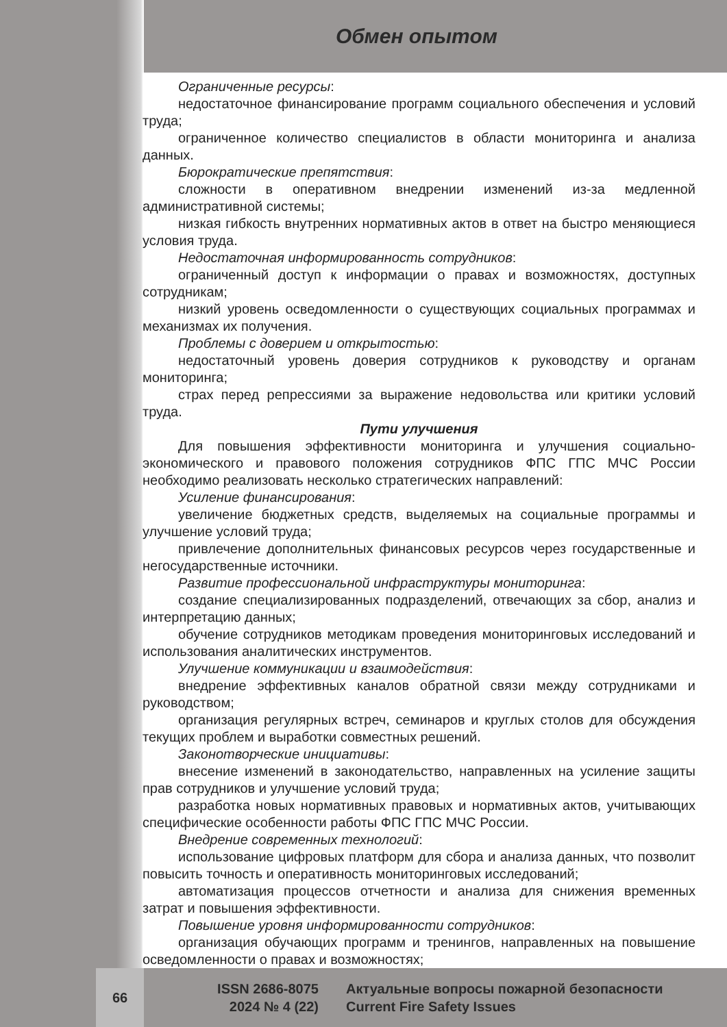Обмен опытом
Ограниченные ресурсы:
недостаточное финансирование программ социального обеспечения и условий труда;
ограниченное количество специалистов в области мониторинга и анализа данных.
Бюрократические препятствия:
сложности в оперативном внедрении изменений из-за медленной административной системы;
низкая гибкость внутренних нормативных актов в ответ на быстро меняющиеся условия труда.
Недостаточная информированность сотрудников:
ограниченный доступ к информации о правах и возможностях, доступных сотрудникам;
низкий уровень осведомленности о существующих социальных программах и механизмах их получения.
Проблемы с доверием и открытостью:
недостаточный уровень доверия сотрудников к руководству и органам мониторинга;
страх перед репрессиями за выражение недовольства или критики условий труда.
Пути улучшения
Для повышения эффективности мониторинга и улучшения социально-экономического и правового положения сотрудников ФПС ГПС МЧС России необходимо реализовать несколько стратегических направлений:
Усиление финансирования:
увеличение бюджетных средств, выделяемых на социальные программы и улучшение условий труда;
привлечение дополнительных финансовых ресурсов через государственные и негосударственные источники.
Развитие профессиональной инфраструктуры мониторинга:
создание специализированных подразделений, отвечающих за сбор, анализ и интерпретацию данных;
обучение сотрудников методикам проведения мониторинговых исследований и использования аналитических инструментов.
Улучшение коммуникации и взаимодействия:
внедрение эффективных каналов обратной связи между сотрудниками и руководством;
организация регулярных встреч, семинаров и круглых столов для обсуждения текущих проблем и выработки совместных решений.
Законотворческие инициативы:
внесение изменений в законодательство, направленных на усиление защиты прав сотрудников и улучшение условий труда;
разработка новых нормативных правовых и нормативных актов, учитывающих специфические особенности работы ФПС ГПС МЧС России.
Внедрение современных технологий:
использование цифровых платформ для сбора и анализа данных, что позволит повысить точность и оперативность мониторинговых исследований;
автоматизация процессов отчетности и анализа для снижения временных затрат и повышения эффективности.
Повышение уровня информированности сотрудников:
организация обучающих программ и тренингов, направленных на повышение осведомленности о правах и возможностях;
66
ISSN 2686-8075
2024 № 4 (22)
Актуальные вопросы пожарной безопасности
Current Fire Safety Issues